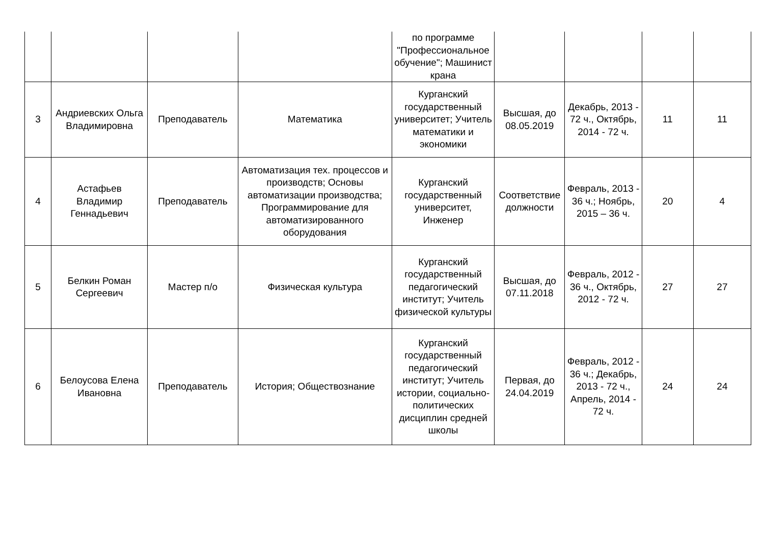| | | | | по программе "Профессиональное обучение"; Машинист крана | | | | |
| 3 | Андриевских Ольга Владимировна | Преподаватель | Математика | Курганский государственный университет; Учитель математики и экономики | Высшая, до 08.05.2019 | Декабрь, 2013 - 72 ч., Октябрь, 2014 - 72 ч. | 11 | 11 |
| 4 | Астафьев Владимир Геннадьевич | Преподаватель | Автоматизация тех. процессов и производств; Основы автоматизации производства; Программирование для автоматизированного оборудования | Курганский государственный университет, Инженер | Соответствие должности | Февраль, 2013 - 36 ч.; Ноябрь, 2015 – 36 ч. | 20 | 4 |
| 5 | Белкин Роман Сергеевич | Мастер п/о | Физическая культура | Курганский государственный педагогический институт; Учитель физической культуры | Высшая, до 07.11.2018 | Февраль, 2012 - 36 ч., Октябрь, 2012 - 72 ч. | 27 | 27 |
| 6 | Белоусова Елена Ивановна | Преподаватель | История; Обществознание | Курганский государственный педагогический институт; Учитель истории, социально-политических дисциплин средней школы | Первая, до 24.04.2019 | Февраль, 2012 - 36 ч.; Декабрь, 2013 - 72 ч., Апрель, 2014 - 72 ч. | 24 | 24 |